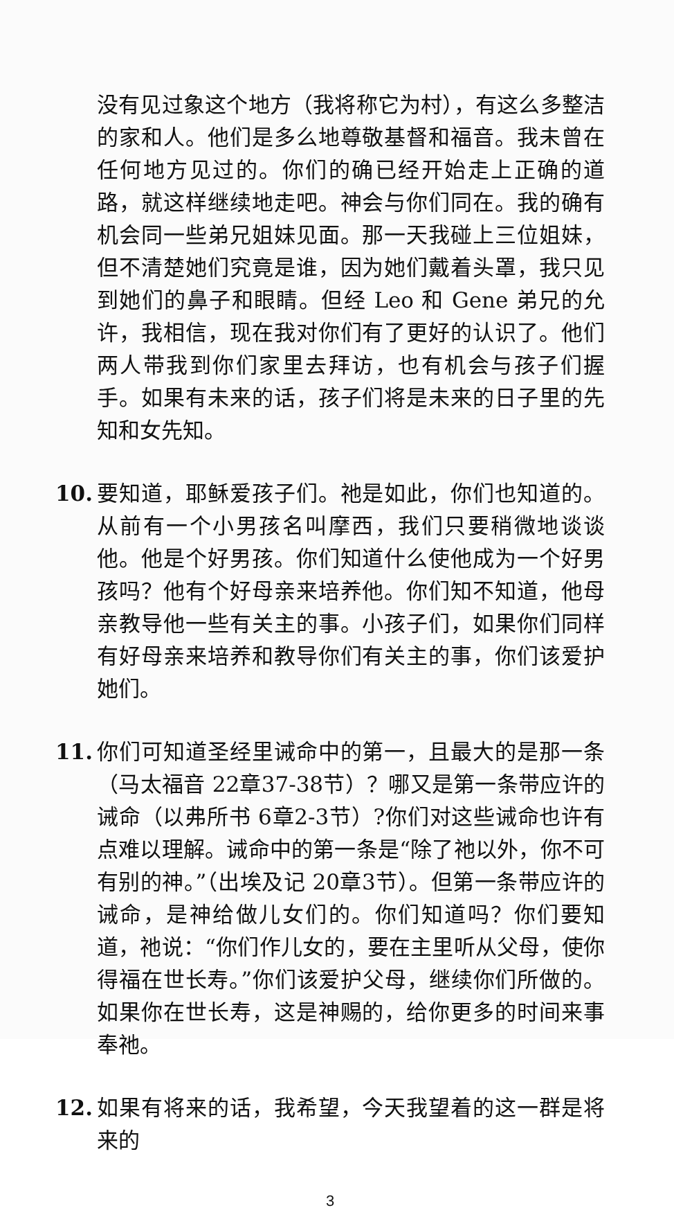没有见过象这个地方（我将称它为村），有这么多整洁的家和人。他们是多么地尊敬基督和福音。我未曾在任何地方见过的。你们的确已经开始走上正确的道路，就这样继续地走吧。神会与你们同在。我的确有机会同一些弟兄姐妹见面。那一天我碰上三位姐妹，但不清楚她们究竟是谁，因为她们戴着头罩，我只见到她们的鼻子和眼睛。但经 Leo 和 Gene 弟兄的允许，我相信，现在我对你们有了更好的认识了。他们两人带我到你们家里去拜访，也有机会与孩子们握手。如果有未来的话，孩子们将是未来的日子里的先知和女先知。
10. 要知道，耶稣爱孩子们。祂是如此，你们也知道的。从前有一个小男孩名叫摩西，我们只要稍微地谈谈他。他是个好男孩。你们知道什么使他成为一个好男孩吗？他有个好母亲来培养他。你们知不知道，他母亲教导他一些有关主的事。小孩子们，如果你们同样有好母亲来培养和教导你们有关主的事，你们该爱护她们。
11. 你们可知道圣经里诫命中的第一，且最大的是那一条（马太福音 22章37-38节）？哪又是第一条带应许的诫命（以弗所书 6章2-3节）?你们对这些诫命也许有点难以理解。诫命中的第一条是“除了祂以外，你不可有别的神。”（出埃及记 20章3节）。但第一条带应许的诫命，是神给做儿女们的。你们知道吗？你们要知道，祂说：“你们作儿女的，要在主里听从父母，使你得福在世长寿。”你们该爱护父母，继续你们所做的。如果你在世长寿，这是神赐的，给你更多的时间来事奉祂。
12. 如果有将来的话，我希望，今天我望着的这一群是将来的
3